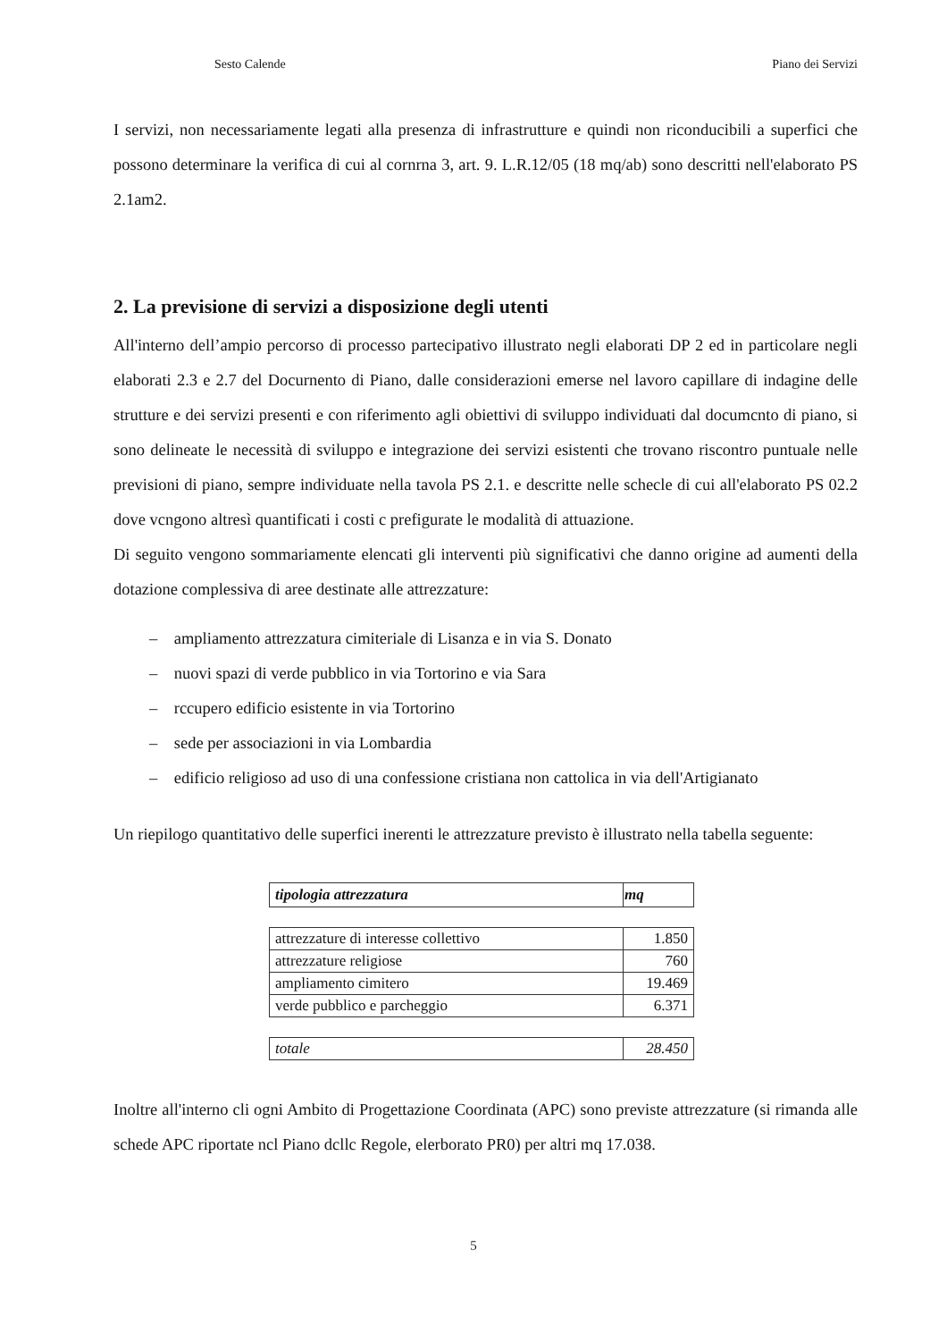Sesto Calende Piano dei Servizi
I servizi, non necessariamente legati alla presenza di infrastrutture e quindi non riconducibili a superfici che possono determinare la verifica di cui al cornrna 3, art. 9. L.R.12/05 (18 mq/ab) sono descritti nell'elaborato PS 2.1am2.
2. La previsione di servizi a disposizione degli utenti
All'interno dell’ampio percorso di processo partecipativo illustrato negli elaborati DP 2 ed in particolare negli elaborati 2.3 e 2.7 del Docurnento di Piano, dalle considerazioni emerse nel lavoro capillare di indagine delle strutture e dei servizi presenti e con riferimento agli obiettivi di sviluppo individuati dal documcnto di piano, si sono delineate le necessità di sviluppo e integrazione dei servizi esistenti che trovano riscontro puntuale nelle previsioni di piano, sempre individuate nella tavola PS 2.1. e descritte nelle schecle di cui all'elaborato PS 02.2 dove vcngono altresì quantificati i costi c prefigurate le modalità di attuazione.
Di seguito vengono sommariamente elencati gli interventi più significativi che danno origine ad aumenti della dotazione complessiva di aree destinate alle attrezzature:
– ampliamento attrezzatura cimiteriale di Lisanza e in via S. Donato
– nuovi spazi di verde pubblico in via Tortorino e via Sara
– rccupero edificio esistente in via Tortorino
– sede per associazioni in via Lombardia
– edificio religioso ad uso di una confessione cristiana non cattolica in via dell'Artigianato
Un riepilogo quantitativo delle superfici inerenti le attrezzature previsto è illustrato nella tabella seguente:
| tipologia attrezzatura | mq |
| --- | --- |
| attrezzature di interesse collettivo | 1.850 |
| attrezzature religiose | 760 |
| ampliamento cimitero | 19.469 |
| verde pubblico e parcheggio | 6.371 |
| totale | 28.450 |
Inoltre all'interno cli ogni Ambito di Progettazione Coordinata (APC) sono previste attrezzature (si rimanda alle schede APC riportate ncl Piano dcllc Regole, elerborato PR0) per altri mq 17.038.
5